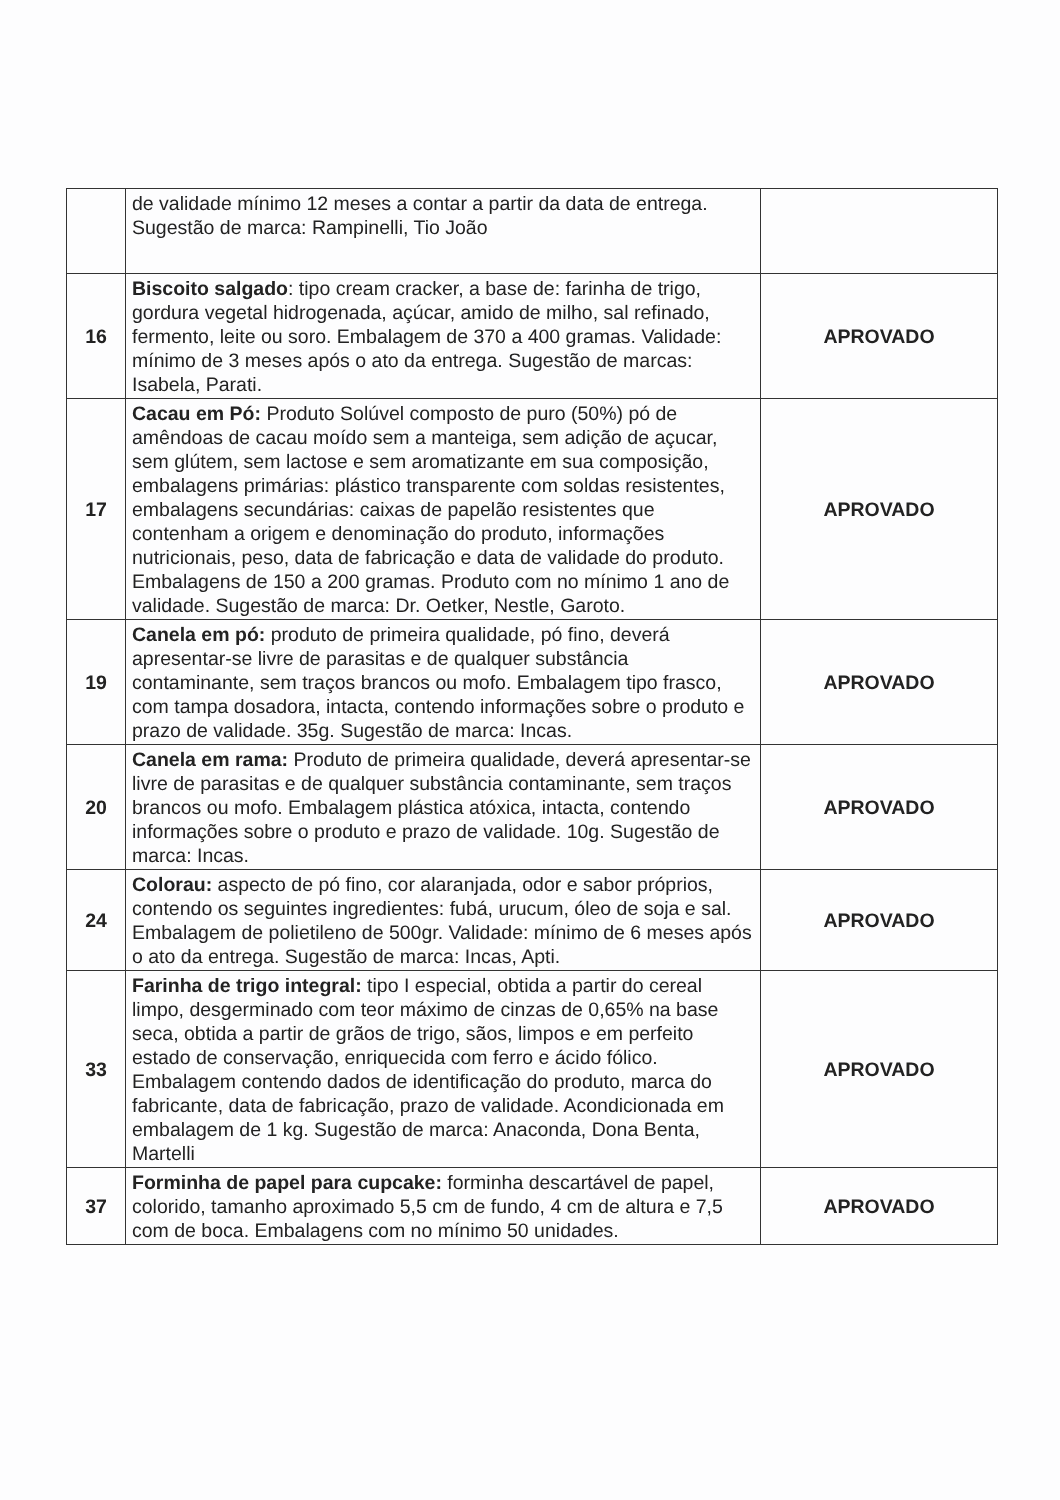| | de validade mínimo 12 meses a contar a partir da data de entrega. Sugestão de marca: Rampinelli, Tio João | |
| 16 | Biscoito salgado : tipo cream cracker, a base de: farinha de trigo, gordura vegetal hidrogenada, açúcar, amido de milho, sal refinado, fermento, leite ou soro. Embalagem de 370 a 400 gramas. Validade: mínimo de 3 meses após o ato da entrega. Sugestão de marcas: Isabela, Parati. | APROVADO |
| 17 | Cacau em Pó: Produto Solúvel composto de puro (50%) pó de amêndoas de cacau moído sem a manteiga, sem adição de açucar, sem glútem, sem lactose e sem aromatizante em sua composição, embalagens primárias: plástico transparente com soldas resistentes, embalagens secundárias: caixas de papelão resistentes que contenham a origem e denominação do produto, informações nutricionais, peso, data de fabricação e data de validade do produto. Embalagens de 150 a 200 gramas. Produto com no mínimo 1 ano de validade. Sugestão de marca: Dr. Oetker, Nestle, Garoto. | APROVADO |
| 19 | Canela em pó: produto de primeira qualidade, pó fino, deverá apresentar-se livre de parasitas e de qualquer substância contaminante, sem traços brancos ou mofo. Embalagem tipo frasco, com tampa dosadora, intacta, contendo informações sobre o produto e prazo de validade. 35g. Sugestão de marca: Incas. | APROVADO |
| 20 | Canela em rama: Produto de primeira qualidade, deverá apresentar-se livre de parasitas e de qualquer substância contaminante, sem traços brancos ou mofo. Embalagem plástica atóxica, intacta, contendo informações sobre o produto e prazo de validade. 10g. Sugestão de marca: Incas. | APROVADO |
| 24 | Colorau: aspecto de pó fino, cor alaranjada, odor e sabor próprios, contendo os seguintes ingredientes: fubá, urucum, óleo de soja e sal. Embalagem de polietileno de 500gr. Validade: mínimo de 6 meses após o ato da entrega. Sugestão de marca: Incas, Apti. | APROVADO |
| 33 | Farinha de trigo integral: tipo I especial, obtida a partir do cereal limpo, desgerminado com teor máximo de cinzas de 0,65% na base seca, obtida a partir de grãos de trigo, sãos, limpos e em perfeito estado de conservação, enriquecida com ferro e ácido fólico. Embalagem contendo dados de identificação do produto, marca do fabricante, data de fabricação, prazo de validade. Acondicionada em embalagem de 1 kg. Sugestão de marca: Anaconda, Dona Benta, Martelli | APROVADO |
| 37 | Forminha de papel para cupcake: forminha descartável de papel, colorido, tamanho aproximado 5,5 cm de fundo, 4 cm de altura e 7,5 com de boca. Embalagens com no mínimo 50 unidades. | APROVADO |